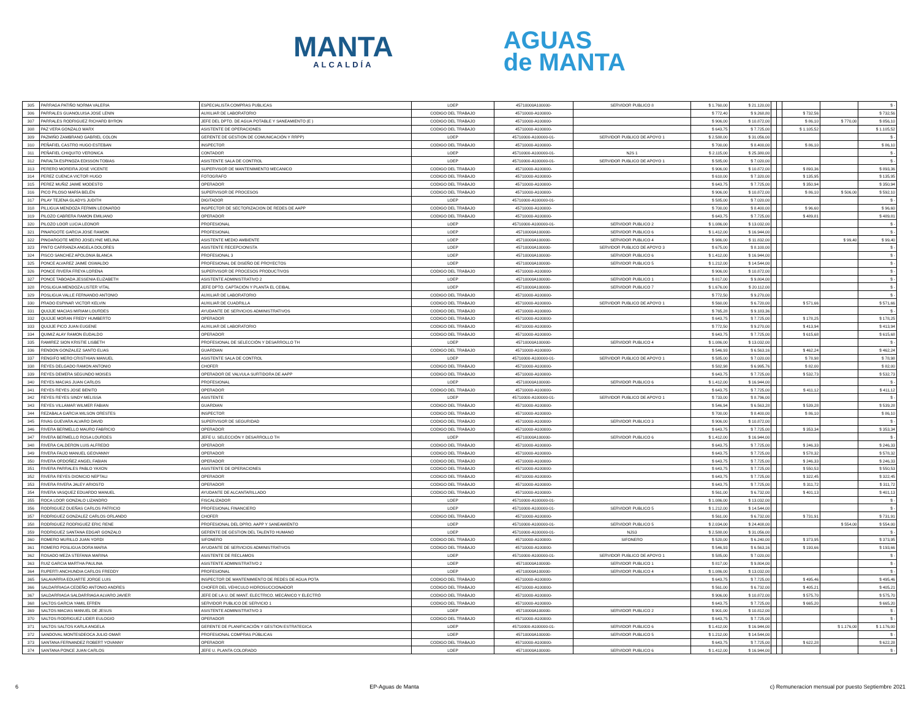MANTA
ALCALDÍA
AGUAS
de MANTA
| 305 | PARRAGA PATIÑO NORMA VALERIA | ESPECIALISTA COMPRAS PUBLICAS | LOEP | 45710000A100000- | SERVIDOR PUBLICO 8 | $ 1.760,00 | $ 21.120,00 | | | | | $ - |
| 306 | PARRALES GUANOLUISA JOSE LENIN | AUXILIAR DE LABORATORIO | CODIGO DEL TRABAJO | 45710000-A100000- | | $ 772,40 | $ 9.268,80 | | | $ 732,56 | | $ 732,56 |
| 307 | PARRALES RODRIGUEZ RICHARD BYRON | JEFE DEL DPTO. DE AGUA POTABLE Y SANEAMIENTO (E ) | CODIGO DEL TRABAJO | 45710000-A100000- | | $ 906,00 | $ 10.872,00 | | | $ 86,10 | $ 770,00 | $ 856,10 |
| 308 | PAZ VERA GONZALO MARX | ASISTENTE DE OPERACIONES | CODIGO DEL TRABAJO | 45710000-A100000- | | $ 643,75 | $ 7.725,00 | | | $ 1.105,52 | | $ 1.105,52 |
| 309 | PAZMIÑO ZAMBRANO GABRIEL COLON | GERENTE DE GESTION DE COMUNICACIÓN Y RRPP) | LOEP | 45710000-A100000-01- | SERVIDOR PUBLICO DE APOYO 1 | $ 2.588,00 | $ 31.056,00 | | | | | $ - |
| 310 | PEÑAFIEL CASTRO HUGO ESTEBAN | INSPECTOR | CODIGO DEL TRABAJO | 45710000-A100000- | | $ 700,00 | $ 8.400,00 | | | $ 86,10 | | $ 86,10 |
| 311 | PEÑAFIEL CHIQUITO VERONICA | CONTADOR | LOEP | 45710000-A100000-01- | NJS 1 | $ 2.115,00 | $ 25.380,00 | | | | | $ - |
| 312 | PARALTA ESPINOZA EDISSON TOBIAS | ASISTENTE SALA DE CONTROL | LOEP | 45710000-A100000-01- | SERVIDOR PUBLICO DE APOYO 1 | $ 585,00 | $ 7.020,00 | | | | | $ - |
| 313 | PERERO MOREIRA JOSE VICENTE | SUPERVISOR DE MANTENIMIENTO MECANICO | CODIGO DEL TRABAJO | 45710000-A100000- | | $ 906,00 | $ 10.872,00 | | | $ 893,36 | | $ 893,36 |
| 314 | PEREZ CUENCA VICTOR HUGO | FOTOGRAFO | CODIGO DEL TRABAJO | 45710000-A100000- | | $ 610,00 | $ 7.320,00 | | | $ 135,95 | | $ 135,95 |
| 315 | PEREZ MUÑIZ JAIME MODESTO | OPERADOR | CODIGO DEL TRABAJO | 45710000-A100000- | | $ 643,75 | $ 7.725,00 | | | $ 350,94 | | $ 350,94 |
| 316 | PICO PILOSO MARÍA BELÉN | SUPERVISOR DE PROCESOS | CODIGO DEL TRABAJO | 45710000-A100000- | | $ 906,00 | $ 10.872,00 | | | $ 86,10 | $ 506,00 | $ 592,10 |
| 317 | PILAY TEJENA GLADYS JUDITH | DIGITADOR | LOEP | 45710000-A100000-01- | | $ 585,00 | $ 7.020,00 | | | | | $ - |
| 318 | PILLIGUA MENDOZA FERMIN LEONARDO | INSPECTOR DE SECTORIZACION DE REDES DE AAPP | CODIGO DEL TRABAJO | 45710000-A100000- | | $ 700,00 | $ 8.400,00 | | | $ 96,60 | | $ 96,60 |
| 319 | PILOZO CABRERA RAMON EMILIANO | OPERADOR | CODIGO DEL TRABAJO | 45710000-A100000- | | $ 643,75 | $ 7.725,00 | | | $ 489,81 | | $ 489,81 |
| 320 | PILOZO LOOR LUCIA LEONOR | PROFESIONAL | LOEP | 45710000-A100000-01- | SERVIDOR PUBLICO 2 | $ 1.086,00 | $ 13.032,00 | | | | | $ - |
| 321 | PINARGOTE GARCIA JOSE RAMON | PROFESIONAL | LOEP | 45710000A100000- | SERVIDOR PUBLICO 6 | $ 1.412,00 | $ 16.944,00 | | | | | $ - |
| 322 | PINOARGOTE MERO JOSELYNE MELINA | ASISTENTE MEDIO AMBIENTE | LOEP | 45710000A100000- | SERVIDOR PUBLICO 4 | $ 986,00 | $ 11.832,00 | | | | $ 99,40 | $ 99,40 |
| 323 | PINTO CARRANZA ANGELA DOLORES | ASISTENTE RECEPCIONISTA | LOEP | 45710000A100000- | SERVIDOR PUBLICO DE APOYO 3 | $ 675,00 | $ 8.100,00 | | | | | $ - |
| 324 | PISCO SANCHEZ APOLONIA BLANCA | PROFESIONAL 3 | LOEP | 45710000A100000- | SERVIDOR PUBLICO 6 | $ 1.412,00 | $ 16.944,00 | | | | | $ - |
| 325 | PONCE ALVAREZ JAIME OSWALDO | PROFESIONAL DE DISEÑO DE PROYECTOS | LOEP | 45710000A100000- | SERVIDOR PUBLICO 5 | $ 1.212,00 | $ 14.544,00 | | | | | $ - |
| 326 | PONCE RIVERA FREYA LORENA | SUPERVISOR DE PROCESOS PRODUCTIVOS | CODIGO DEL TRABAJO | 45710000-A100000- | | $ 906,00 | $ 10.872,00 | | | | | $ - |
| 327 | PONCE TABOADA JESSENIA ELIZABETH | ASISTENTE ADMINISTRATIVO 2 | LOEP | 45710000A100000- | SERVIDOR PUBLICO 1 | $ 817,00 | $ 9.804,00 | | | | | $ - |
| 328 | POSLIGUA MENDOZA LISTER VITAL | JEFE DPTO. CAPTACIÓN Y PLANTA EL CEIBAL | LOEP | 45710000A100000- | SERVIDOR PUBLICO 7 | $ 1.676,00 | $ 20.112,00 | | | | | $ - |
| 329 | POSLIGUA VALLE FERNANDO ANTONIO | AUXILIAR DE LABORATORIO | CODIGO DEL TRABAJO | 45710000-A100000- | | $ 772,50 | $ 9.270,00 | | | | | $ - |
| 330 | PRADO ESPINAR VICTOR KELVIN | AUXILIAR DE CUADRILLA | CODIGO DEL TRABAJO | 45710000-A100000- | SERVIDOR PUBLICO DE APOYO 1 | $ 560,00 | $ 6.720,00 | | | $ 571,66 | | $ 571,66 |
| 331 | QUIJIJE MACIAS MIRIAM LOURDES | AYUDANTE DE SERVICIOS ADMINISTRATIVOS | CODIGO DEL TRABAJO | 45710000-A100000- | | $ 765,28 | $ 9.183,36 | | | | | $ - |
| 332 | QUIJIJE MORAN FREDY HUMBERTO | OPERADOR | CODIGO DEL TRABAJO | 45710000-A100000- | | $ 643,75 | $ 7.725,00 | | | $ 178,25 | | $ 178,25 |
| 333 | QUIJIJE PICO JUAN EUGENE | AUXILIAR DE LABORATORIO | CODIGO DEL TRABAJO | 45710000-A100000- | | $ 772,50 | $ 9.270,00 | | | $ 413,94 | | $ 413,94 |
| 334 | QUIMIZ ALAY RAMON EUDALDO | OPERADOR | CODIGO DEL TRABAJO | 45710000-A100000- | | $ 643,75 | $ 7.725,00 | | | $ 615,68 | | $ 615,68 |
| 335 | RAMIREZ SION KRISTIE LISBETH | PROFESIONAL DE SELECCIÓN Y DESARROLLO TH | LOEP | 45710000A100000- | SERVIDOR PUBLICO 4 | $ 1.086,00 | $ 13.032,00 | | | | | $ - |
| 336 | RENDON GONZALEZ SANTO ELIAS | GUARDIAN | CODIGO DEL TRABAJO | 45710000-A100000- | | $ 546,93 | $ 6.563,16 | | | $ 462,24 | | $ 462,24 |
| 337 | RENGIFO MERO CRISTHIAN MANUEL | ASISTENTE SALA DE CONTROL | LOEP | 45710000-A100000-01- | SERVIDOR PUBLICO DE APOYO 1 | $ 585,00 | $ 7.020,00 | | | $ 78,98 | | $ 78,98 |
| 338 | REYES DELGADO RAMON ANTONIO | CHOFER | CODIGO DEL TRABAJO | 45710000-A100000- | | $ 582,98 | $ 6.995,76 | | | $ 82,00 | | $ 82,00 |
| 339 | REYES DEMERA SEGUNDO MOISES | OPERADOR DE VALVULA SURTIDORA DE AAPP | CODIGO DEL TRABAJO | 45710000-A100000- | | $ 643,75 | $ 7.725,00 | | | $ 532,73 | | $ 532,73 |
| 340 | REYES MACIAS JUAN CARLOS | PROFESIONAL | LOEP | 45710000A100000- | SERVIDOR PUBLICO 6 | $ 1.412,00 | $ 16.944,00 | | | | | $ - |
| 341 | REYES REYES JOSE BENITO | OPERADOR | CODIGO DEL TRABAJO | 45710000-A100000- | | $ 643,75 | $ 7.725,00 | | | $ 411,12 | | $ 411,12 |
| 342 | REYES REYES SINDY MELISSA | ASISTENTE | LOEP | 45710000-A100000-01- | SERVIDOR PUBLICO DE APOYO 1 | $ 733,00 | $ 8.796,00 | | | | | $ - |
| 343 | REYES VILLAMAR WILMER FABIAN | GUARDIAN | CODIGO DEL TRABAJO | 45710000-A100000- | | $ 546,94 | $ 6.563,28 | | | $ 539,28 | | $ 539,28 |
| 344 | REZABALA GARCIA WILSON ORESTES | INSPECTOR | CODIGO DEL TRABAJO | 45710000-A100000- | | $ 700,00 | $ 8.400,00 | | | $ 86,10 | | $ 86,10 |
| 345 | RIVAS GUEVARA ALVARO DAVID | SUPERVISOR DE SEGURIDAD | CODIGO DEL TRABAJO | 45710000-A100000- | SERVIDOR PUBLICO 3 | $ 906,00 | $ 10.872,00 | | | | | $ - |
| 346 | RIVERA BERMELLO MAURO FABRICIO | OPERADOR | CODIGO DEL TRABAJO | 45710000-A100000- | | $ 643,75 | $ 7.725,00 | | | $ 353,34 | | $ 353,34 |
| 347 | RIVERA BERMELLO ROSA LOURDES | JEFE U. SELECCIÓN Y DESARROLLO TH | LOEP | 45710000A100000- | SERVIDOR PUBLICO 6 | $ 1.412,00 | $ 16.944,00 | | | | | $ - |
| 348 | RIVERA CALDERON LUIS ALFREDO | OPERADOR | CODIGO DEL TRABAJO | 45710000-A100000- | | $ 643,75 | $ 7.725,00 | | | $ 246,33 | | $ 246,33 |
| 349 | RIVERA FAIJO MANUEL GEOVANNY | OPERADOR | CODIGO DEL TRABAJO | 45710000-A100000- | | $ 643,75 | $ 7.725,00 | | | $ 578,32 | | $ 578,32 |
| 350 | RIVERA ORDOÑEZ ANGEL FABIAN | OPERADOR | CODIGO DEL TRABAJO | 45710000-A100000- | | $ 643,75 | $ 7.725,00 | | | $ 246,33 | | $ 246,33 |
| 351 | RIVERA PARRALES PABLO YAXON | ASISTENTE DE OPERACIONES | CODIGO DEL TRABAJO | 45710000-A100000- | | $ 643,75 | $ 7.725,00 | | | $ 550,53 | | $ 550,53 |
| 352 | RIVERA REYES DIONICIO NEPTALI | OPERADOR | CODIGO DEL TRABAJO | 45710000-A100000- | | $ 643,75 | $ 7.725,00 | | | $ 322,45 | | $ 322,45 |
| 353 | RIVERA RIVERA JALEY ARIOSTO | OPERADOR | CODIGO DEL TRABAJO | 45710000-A100000- | | $ 643,75 | $ 7.725,00 | | | $ 311,72 | | $ 311,72 |
| 354 | RIVERA VASQUEZ EDUARDO MANUEL | AYUDANTE DE ALCANTARILLADO | CODIGO DEL TRABAJO | 45710000-A100000- | | $ 561,00 | $ 6.732,00 | | | $ 401,13 | | $ 401,13 |
| 355 | ROCA LOOR GONZALO LIZANDRO | FISCALIZADOR | LOEP | 45710000-A100000-01- | | $ 1.086,00 | $ 13.032,00 | | | | | $ - |
| 356 | RODRIGUEZ DUEÑAS CARLOS PATRICIO | PROFESIONAL FINANCIERO | LOEP | 45710000-A100000-01- | SERVIDOR PUBLICO 5 | $ 1.212,00 | $ 14.544,00 | | | | | $ - |
| 357 | RODRIGUEZ GONZALEZ CARLOS ORLANDO | CHOFER | CODIGO DEL TRABAJO | 45710000-A100000- | | $ 561,00 | $ 6.732,00 | | | $ 731,91 | | $ 731,91 |
| 358 | RODRIGUEZ RODRIGUEZ ERIC RENE | PROFESIONAL DEL DPRO. AAPP Y SANEAMIENTO | LOEP | 45710000-A100000-01- | SERVIDOR PUBLICO 5 | $ 2.034,00 | $ 24.408,00 | | | | $ 554,00 | $ 554,00 |
| 359 | RODRIGUEZ SANTANA EDGAR GONZALO | GERENTE DE GESTION DEL TALENTO HUMANO | LOEP | 45710000-A100000-01- | NJS3 | $ 2.588,00 | $ 31.056,00 | | | | | $ - |
| 360 | ROMERO MURILLO JUAN YORDI | SIFONERO | CODIGO DEL TRABAJO | 45710000-A100000- | SIFONERO | $ 520,00 | $ 6.240,00 | | | $ 373,95 | | $ 373,95 |
| 361 | ROMERO POSLIGUA DORA MARIA | AYUDANTE DE SERVICIOS ADMINISTRATIVOS | CODIGO DEL TRABAJO | 45710000-A100000- | | $ 546,93 | $ 6.563,16 | | | $ 193,66 | | $ 193,66 |
| 362 | ROSADO MEZA STEFANIA MARINA | ASISTENTE DE RECLAMOS | LOEP | 45710000-A100000-01- | SERVIDOR PUBLICO DE APOYO 1 | $ 585,00 | $ 7.020,00 | | | | | $ - |
| 363 | RUIZ GARCIA MARTHA PAULINA | ASISTENTE ADMINISTRATIVO 2 | LOEP | 45710000A100000- | SERVIDOR PUBLICO 1 | $ 817,00 | $ 9.804,00 | | | | | $ - |
| 364 | RUPERTI ANCHUNDIA CARLOS FREDDY | PROFESIONAL | LOEP | 45710000A100000- | SERVIDOR PUBLICO 4 | $ 1.086,00 | $ 13.032,00 | | | | | $ - |
| 365 | SALAVARRIA EDUARTE JORGE LUIS | INSPECTOR DE MANTENIMIENTO DE REDES DE AGUA POTA | CODIGO DEL TRABAJO | 45710000-A100000- | | $ 643,75 | $ 7.725,00 | | | $ 495,46 | | $ 495,46 |
| 366 | SALDARRIAGA CEDEÑO ANTONIO ANDRES | CHOFER DEL VEHICULO HIDROSUCCIONADOR | CODIGO DEL TRABAJO | 45710000-A100000- | | $ 561,00 | $ 6.732,00 | | | $ 405,21 | | $ 405,21 |
| 367 | SALDARRIAGA SALDARRIAGA ALVARO JAVIER | JEFE DE LA U. DE MANT. ELECTRICO. MECÁNICO Y ELECTRÓ | CODIGO DEL TRABAJO | 45710000-A100000- | | $ 906,00 | $ 10.872,00 | | | $ 575,70 | | $ 575,70 |
| 368 | SALTOS GARCIA YAMIL EFREN | SERVIDOR PUBLICO DE SERVICIO 1 | CODIGO DEL TRABAJO | 45710000-A100000- | | $ 643,75 | $ 7.725,00 | | | $ 665,20 | | $ 665,20 |
| 369 | SALTOS MACIAS MANUEL DE JESUS | ASISTENTE ADMINISTRATIVO 3 | LOEP | 45710000A100000- | SERVIDOR PUBLICO 2 | $ 901,00 | $ 10.812,00 | | | | | $ - |
| 370 | SALTOS RODRIGUEZ LIDER EULOGIO | OPERADOR | CODIGO DEL TRABAJO | 45710000-A100000- | | $ 643,75 | $ 7.725,00 | | | | | $ - |
| 371 | SALTOS SALTOS KARLA ANGELA | GERENTE DE PLANIFICACIÓN Y GESTION ESTRATEGICA | LOEP | 45710000-A100000-01- | SERVIDOR PUBLICO 6 | $ 1.412,00 | $ 16.944,00 | | | | $ 1.176,00 | $ 1.176,00 |
| 372 | SANDOVAL MONTESDEOCA JULIO OMAR | PROFESIONAL COMPRAS PÚBLICAS | LOEP | 45710000A100000- | SERVIDOR PUBLICO 5 | $ 1.212,00 | $ 14.544,00 | | | | | $ - |
| 373 | SANTANA FERNANDEZ ROBERT YOVANNY | OPERADOR | CODIGO DEL TRABAJO | 45710000-A100000- | | $ 643,75 | $ 7.725,00 | | | $ 622,28 | | $ 622,28 |
| 374 | SANTANA PONCE JUAN CARLOS | JEFE U. PLANTA COLORADO | LOEP | 45710000A100000- | SERVIDOR PUBLICO 6 | $ 1.412,00 | $ 16.944,00 | | | | | $ - |
6 EP-Aguas de Manta c) Remuneracion mensual por puesto Septiembre 2021